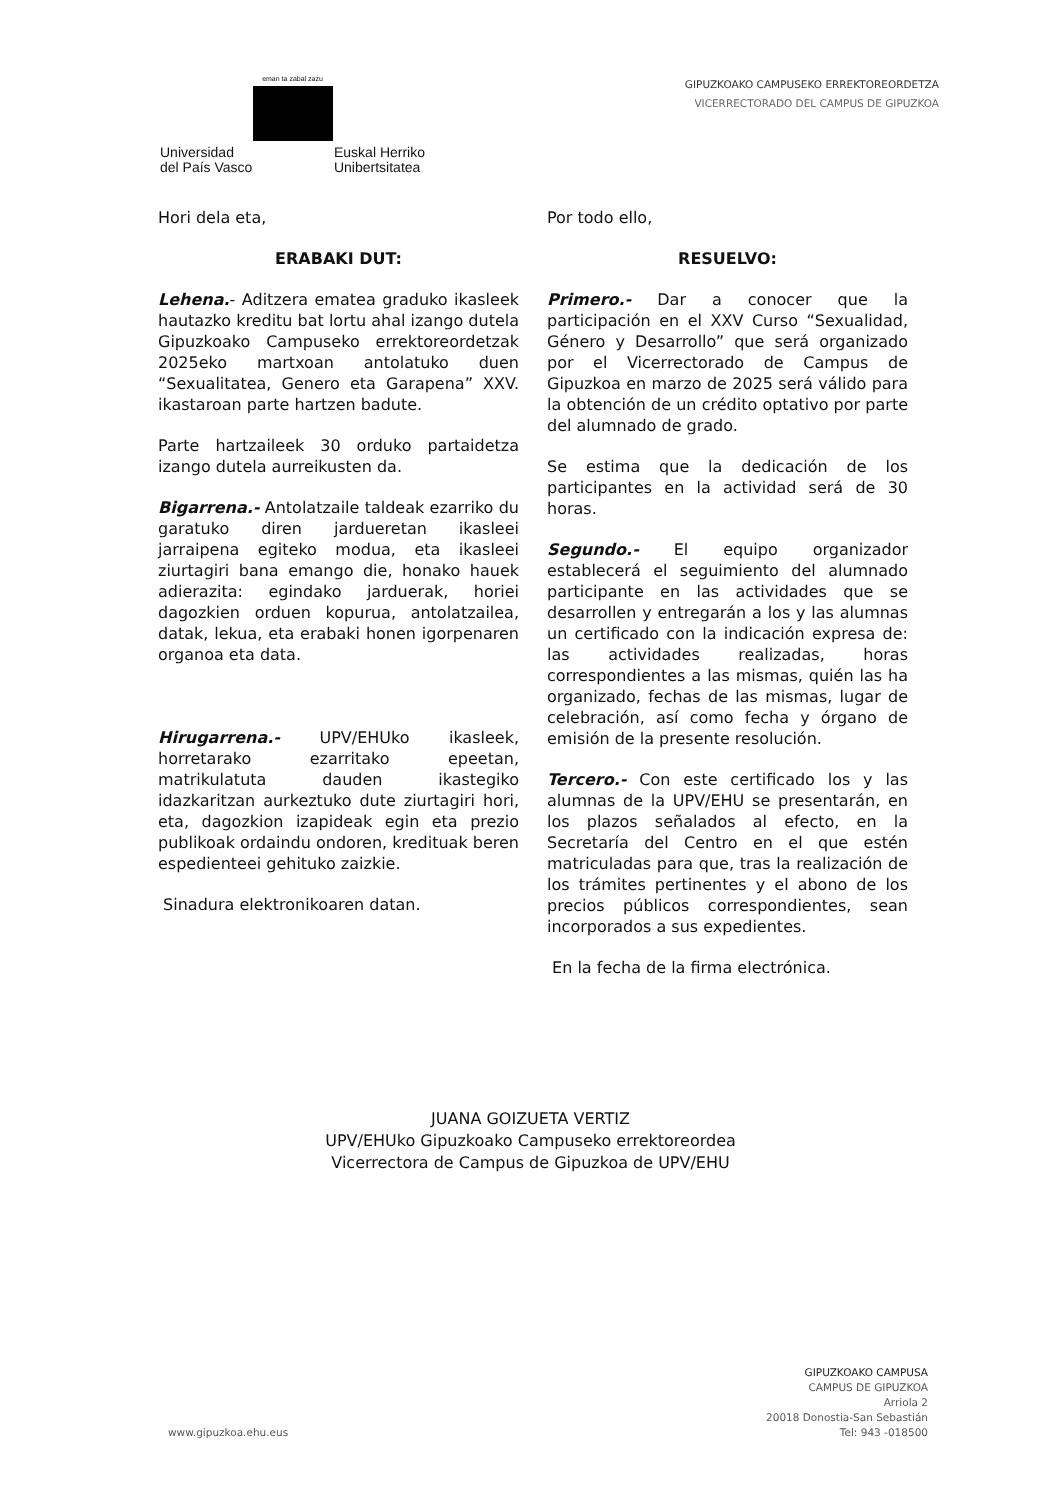eman ta zabal zazu
Universidad
del País Vasco
Euskal Herriko
Unibertsitatea
GIPUZKOAKO CAMPUSEKO ERREKTOREORDETZA
VICERRECTORADO DEL CAMPUS DE GIPUZKOA
Hori dela eta,
ERABAKI DUT:
Lehena.- Aditzera ematea graduko ikasleek hautazko kreditu bat lortu ahal izango dutela Gipuzkoako Campuseko errektoreordetzak 2025eko martxoan antolatuko duen “Sexualitatea, Genero eta Garapena” XXV. ikastaroan parte hartzen badute.
Parte hartzaileek 30 orduko partaidetza izango dutela aurreikusten da.
Bigarrena.- Antolatzaile taldeak ezarriko du garatuko diren jardueretan ikasleei jarraipena egiteko modua, eta ikasleei ziurtagiri bana emango die, honako hauek adierazita: egindako jarduerak, horiei dagozkien orduen kopurua, antolatzailea, datak, lekua, eta erabaki honen igorpenaren organoa eta data.
Hirugarrena.- UPV/EHUko ikasleek, horretarako ezarritako epeetan, matrikulatuta dauden ikastegiko idazkaritzan aurkeztuko dute ziurtagiri hori, eta, dagozkion izapideak egin eta prezio publikoak ordaindu ondoren, kredituak beren espedienteei gehituko zaizkie.
Sinadura elektronikoaren datan.
Por todo ello,
RESUELVO:
Primero.- Dar a conocer que la participación en el XXV Curso “Sexualidad, Género y Desarrollo” que será organizado por el Vicerrectorado de Campus de Gipuzkoa en marzo de 2025 será válido para la obtención de un crédito optativo por parte del alumnado de grado.
Se estima que la dedicación de los participantes en la actividad será de 30 horas.
Segundo.- El equipo organizador establecerá el seguimiento del alumnado participante en las actividades que se desarrollen y entregarán a los y las alumnas un certificado con la indicación expresa de: las actividades realizadas, horas correspondientes a las mismas, quién las ha organizado, fechas de las mismas, lugar de celebración, así como fecha y órgano de emisión de la presente resolución.
Tercero.- Con este certificado los y las alumnas de la UPV/EHU se presentarán, en los plazos señalados al efecto, en la Secretaría del Centro en el que estén matriculadas para que, tras la realización de los trámites pertinentes y el abono de los precios públicos correspondientes, sean incorporados a sus expedientes.
En la fecha de la firma electrónica.
JUANA GOIZUETA VERTIZ
UPV/EHUko Gipuzkoako Campuseko errektoreordea
Vicerrectora de Campus de Gipuzkoa de UPV/EHU
www.gipuzkoa.ehu.eus
GIPUZKOAKO CAMPUSA
CAMPUS DE GIPUZKOA
Arriola 2
20018 Donostia-San Sebastián
Tel: 943 -018500